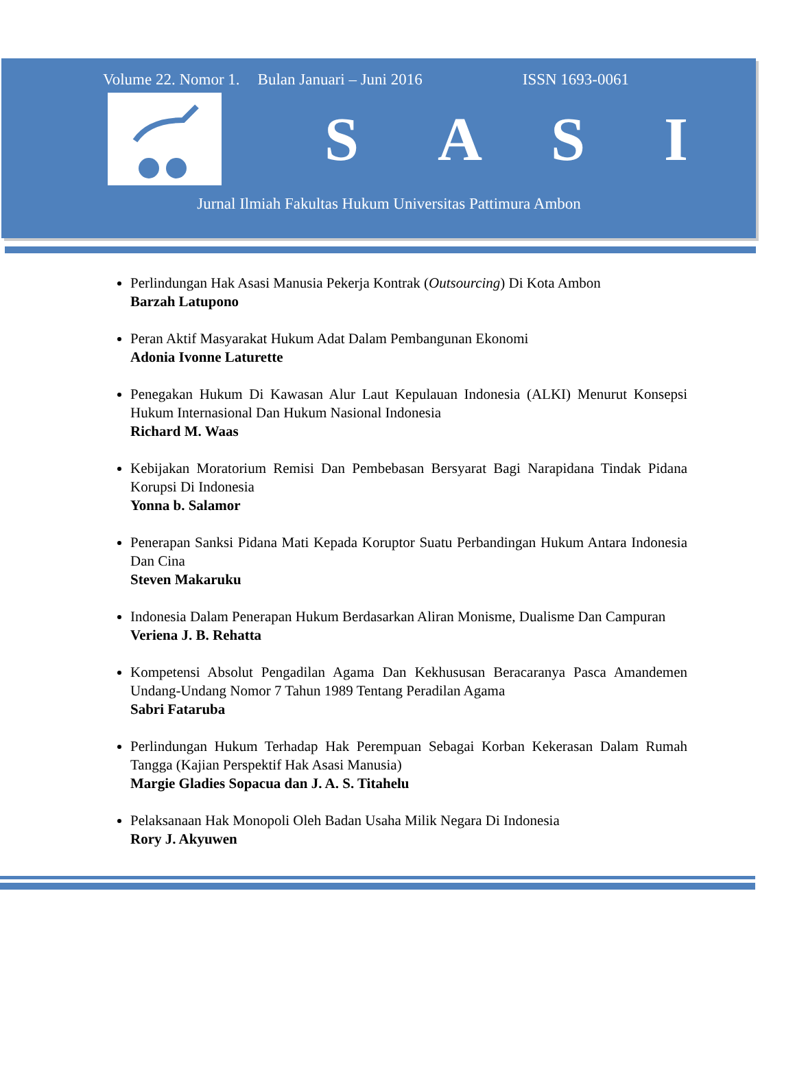Volume 22. Nomor 1. Bulan Januari – Juni 2016 ISSN 1693-0061
SASI
Jurnal Ilmiah Fakultas Hukum Universitas Pattimura Ambon
Perlindungan Hak Asasi Manusia Pekerja Kontrak (Outsourcing) Di Kota Ambon
Barzah Latupono
Peran Aktif Masyarakat Hukum Adat Dalam Pembangunan Ekonomi
Adonia Ivonne Laturette
Penegakan Hukum Di Kawasan Alur Laut Kepulauan Indonesia (ALKI) Menurut Konsepsi Hukum Internasional Dan Hukum Nasional Indonesia
Richard M. Waas
Kebijakan Moratorium Remisi Dan Pembebasan Bersyarat Bagi Narapidana Tindak Pidana Korupsi Di Indonesia
Yonna b. Salamor
Penerapan Sanksi Pidana Mati Kepada Koruptor Suatu Perbandingan Hukum Antara Indonesia Dan Cina
Steven Makaruku
Indonesia Dalam Penerapan Hukum Berdasarkan Aliran Monisme, Dualisme Dan Campuran
Veriena J. B. Rehatta
Kompetensi Absolut Pengadilan Agama Dan Kekhususan Beracaranya Pasca Amandemen Undang-Undang Nomor 7 Tahun 1989 Tentang Peradilan Agama
Sabri Fataruba
Perlindungan Hukum Terhadap Hak Perempuan Sebagai Korban Kekerasan Dalam Rumah Tangga (Kajian Perspektif Hak Asasi Manusia)
Margie Gladies Sopacua dan J. A. S. Titahelu
Pelaksanaan Hak Monopoli Oleh Badan Usaha Milik Negara Di Indonesia
Rory J. Akyuwen